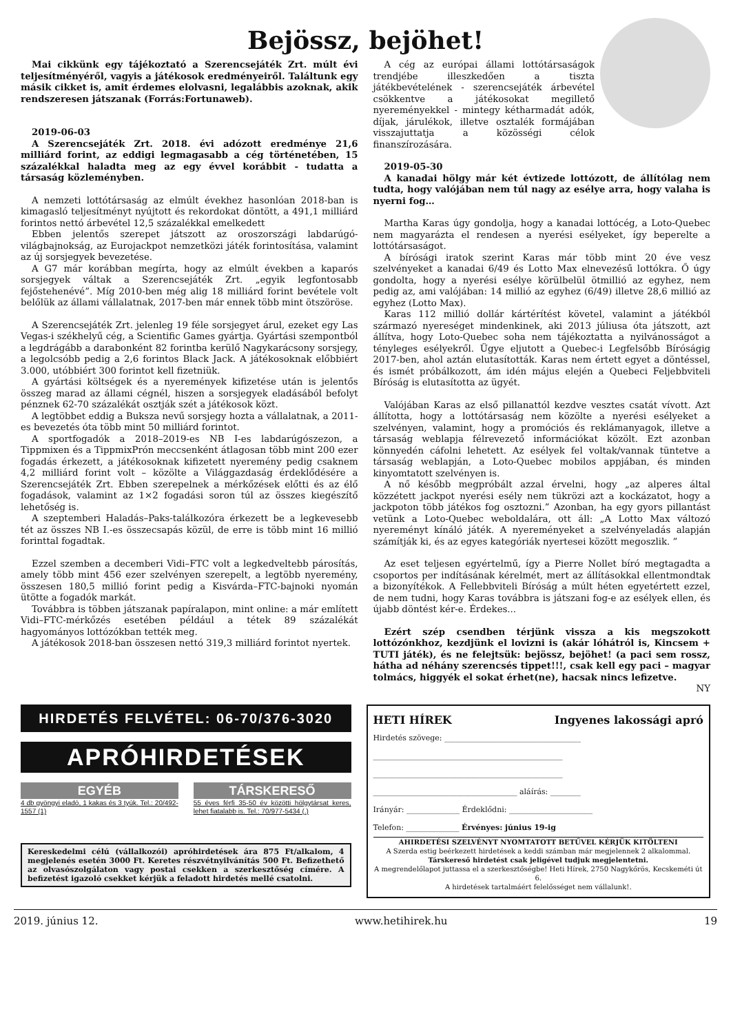Bejössz, bejöhet!
Mai cikkünk egy tájékoztató a Szerencsejáték Zrt. múlt évi teljesítményéről, vagyis a játékosok eredményeiről. Találtunk egy másik cikket is, amit érdemes elolvasni, legalábbis azoknak, akik rendszeresen játszanak (Forrás:Fortunaweb).
2019-06-03
A Szerencsejáték Zrt. 2018. évi adózott eredménye 21,6 milliárd forint, az eddigi legmagasabb a cég történetében, 15 százalékkal haladta meg az egy évvel korábbit - tudatta a társaság közleményben.
A nemzeti lottótársaság az elmúlt évekhez hasonlóan 2018-ban is kimagasló teljesítményt nyújtott és rekordokat döntött, a 491,1 milliárd forintos nettó árbevétel 12,5 százalékkal emelkedett
Ebben jelentős szerepet játszott az oroszországi labdarúgó-világbajnokság, az Eurojackpot nemzetközi játék forintosítása, valamint az új sorsjegyek bevezetése.
A G7 már korábban megírta, hogy az elmúlt években a kaparós sorsjegyek váltak a Szerencsejáték Zrt. „egyik legfontosabb fejőstehenévé”. Míg 2010-ben még alig 18 milliárd forint bevétele volt belőlük az állami vállalatnak, 2017-ben már ennek több mint ötszöröse.
A Szerencsejáték Zrt. jelenleg 19 féle sorsjegyet árul, ezeket egy Las Vegas-i székhelyű cég, a Scientific Games gyártja. Gyártási szempontból a legdrágább a darabonként 82 forintba kerülő Nagykarácsony sorsjegy, a legolcsóbb pedig a 2,6 forintos Black Jack. A játékosoknak előbbiért 3.000, utóbbiért 300 forintot kell fizetniük.
A gyártási költségek és a nyeremények kifizetése után is jelentős összeg marad az állami cégnél, hiszen a sorsjegyek eladásából befolyt pénznek 62-70 százalékát osztják szét a játékosok közt.
A legtöbbet eddig a Buksza nevű sorsjegy hozta a vállalatnak, a 2011-es bevezetés óta több mint 50 milliárd forintot.
A sportfogadók a 2018–2019-es NB I-es labdarúgószezon, a Tippmixen és a TippmixPrón meccsenként átlagosan több mint 200 ezer fogadás érkezett, a játékosoknak kifizetett nyeremény pedig csaknem 4,2 milliárd forint volt – közölte a Világgazdaság érdeklődésére a Szerencsejáték Zrt. Ebben szerepelnek a mérkőzések előtti és az élő fogadások, valamint az 1×2 fogadási soron túl az összes kiegészítő lehetőség is.
A szeptemberi Haladás–Paks-találkozóra érkezett be a legkevesebb tét az összes NB I.-es összecsapás közül, de erre is több mint 16 millió forinttal fogadtak.
Ezzel szemben a decemberi Vidi–FTC volt a legkedveltebb párosítás, amely több mint 456 ezer szelvényen szerepelt, a legtöbb nyeremény, összesen 180,5 millió forint pedig a Kisvárda–FTC-bajnoki nyomán ütötte a fogadók markát.
Továbbra is többen játszanak papíralapon, mint online: a már említett Vidi–FTC-mérkőzés esetében például a tétek 89 százalékát hagyományos lottózókban tették meg.
A játékosok 2018-ban összesen nettó 319,3 milliárd forintot nyertek.
A cég az európai állami lottótársaságok trendjébe illeszkedően a tiszta játékbevételének - szerencsejáték árbevétel csökkentve a játékosokat megillető nyereményekkel - mintegy kétharmadát adók, díjak, járulékok, illetve osztalék formájában visszajuttatja a közösségi célok finanszírozására.
2019-05-30
A kanadai hölgy már két évtizede lottózott, de állítólag nem tudta, hogy valójában nem túl nagy az esélye arra, hogy valaha is nyerni fog…
Martha Karas úgy gondolja, hogy a kanadai lottócég, a Loto-Quebec nem magyarázta el rendesen a nyerési esélyeket, így beperelte a lottótársaságot.
A bírósági iratok szerint Karas már több mint 20 éve vesz szelvényeket a kanadai 6/49 és Lotto Max elnevezésű lottókra. Ő úgy gondolta, hogy a nyerési esélye körülbelül ötmillió az egyhez, nem pedig az, ami valójában: 14 millió az egyhez (6/49) illetve 28,6 millió az egyhez (Lotto Max).
Karas 112 millió dollár kártérítést követel, valamint a játékból származó nyereséget mindenkinek, aki 2013 júliusa óta játszott, azt állítva, hogy Loto-Quebec soha nem tájékoztatta a nyilvánosságot a tényleges esélyekről. Ügye eljutott a Quebec-i Legfelsőbb Bíróságig 2017-ben, ahol aztán elutasították. Karas nem értett egyet a döntéssel, és ismét próbálkozott, ám idén május elején a Quebeci Feljebbviteli Bíróság is elutasította az ügyét.
Valójában Karas az első pillanattól kezdve vesztes csatát vívott. Azt állította, hogy a lottótársaság nem közölte a nyerési esélyeket a szelvényen, valamint, hogy a promóciós és reklámanyagok, illetve a társaság weblapja félrevezető információkat közölt. Ezt azonban könnyedén cáfolni lehetett. Az esélyek fel voltak/vannak tüntetve a társaság weblapján, a Loto-Quebec mobilos appjában, és minden kinyomtatott szelvényen is.
A nő később megpróbált azzal érvelni, hogy „az alperes által közzétett jackpot nyerési esély nem tükrözi azt a kockázatot, hogy a jackpoton több játékos fog osztozni.” Azonban, ha egy gyors pillantást vetünk a Loto-Quebec weboldalára, ott áll: „A Lotto Max változó nyereményt kínáló játék. A nyereményeket a szelvényeladás alapján számítják ki, és az egyes kategóriák nyertesei között megoszlik. ”
Az eset teljesen egyértelmű, így a Pierre Nollet bíró megtagadta a csoportos per indításának kérelmét, mert az állításokkal ellentmondtak a bizonyítékok. A Fellebbviteli Bíróság a múlt héten egyetértett ezzel, de nem tudni, hogy Karas továbbra is játszani fog-e az esélyek ellen, és újabb döntést kér-e. Érdekes...
Ezért szép csendben térjünk vissza a kis megszokott lottózónkhoz, kezdjünk el lovizni is (akár lóhátról is, Kincsem + TUTI játék), és ne felejtsük: bejössz, bejöhet! (a paci sem rossz, hátha ad néhány szerencsés tippet!!!, csak kell egy paci – magyar tolmács, higgyék el sokat érhet(ne), hacsak nincs lefizetve.
NY
HIRDETÉS FELVÉTEL: 06-70/376-3020
APRÓHIRDETÉSEK
EGYÉB
4 db gyöngyi eladó, 1 kakas és 3 tyúk. Tel.: 20/492-1557 (1)
TÁRSKERESŐ
55 éves férfi 35-50 év közötti hölgytársat keres, lehet fiatalabb is. Tel.: 70/977-5434 (.)
Kereskedelmi célú (vállalkozói) apróhirdetések ára 875 Ft/alkalom, 4 megjelenés esetén 3000 Ft. Keretes részvétnyilvánítás 500 Ft. Befizethető az olvasószolgálaton vagy postai csekken a szerkesztőség címére. A befizetést igazoló csekket kérjük a feladott hirdetés mellé csatolni.
HETI HÍREK Ingyenes lakossági apró
Hirdetés szövege: ____________________________________
__________________________________________________
__________________________________________________
______________________________________ aláírás: ________
Irányár: ______________ Érdeklődni: ______________________
Telefon: ______________ Érvényes: június 19-ig
AHIRDETÉSI SZELVÉNYT NYOMTATOTT BETŰVEL KÉRJÜK KITÖLTENI
A Szerda estig beérkezett hirdetések a keddi számban már megjelennek 2 alkalommal.
Társkereső hirdetést csak jeligével tudjuk megjelentetni.
A megrendelőlapot juttassa el a szerkesztőségbe! Heti Hírek, 2750 Nagykőrös, Kecskeméti út 6.
A hirdetések tartalmáért felelősséget nem vállalunk!.
2019. június 12. www.hetihirek.hu 19